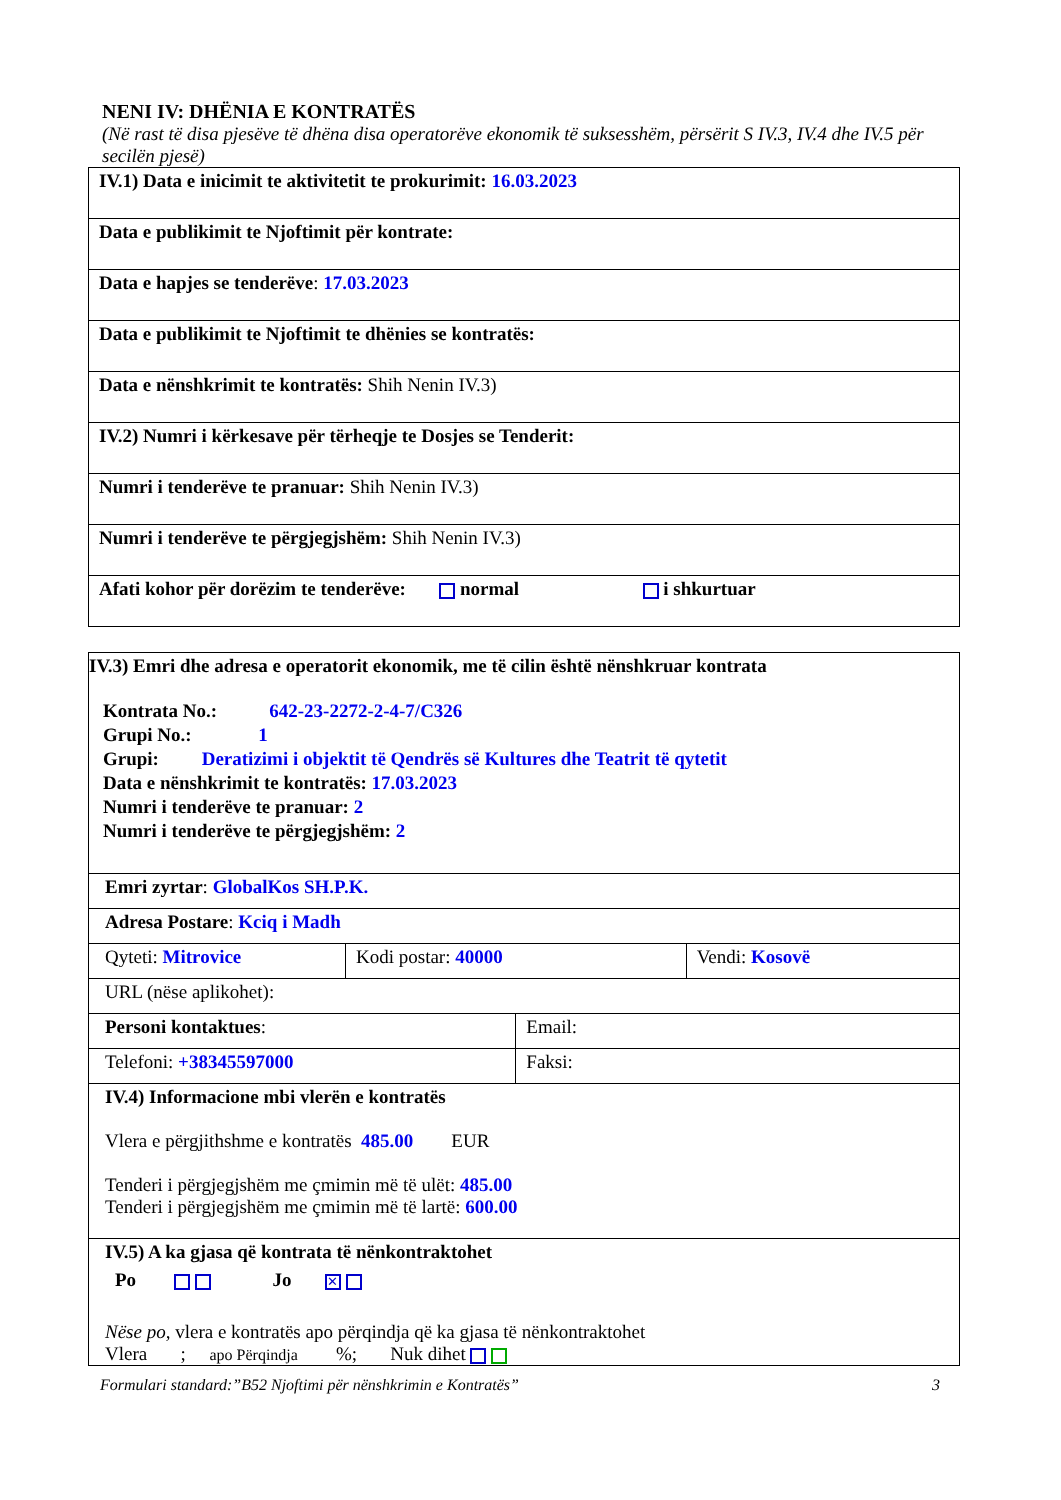NENI IV: DHËNIA E KONTRATËS
(Në rast të disa pjesëve të dhëna disa operatorëve ekonomik të suksesshëm, përsërit S IV.3, IV.4 dhe IV.5 për secilën pjesë)
| IV.1) Data e inicimit te aktivitetit te prokurimit: 16.03.2023 |
| Data e publikimit te Njoftimit për kontrate: |
| Data e hapjes se tenderëve : 17.03.2023 |
| Data e publikimit te Njoftimit te dhënies se kontratës: |
| Data e nënshkrimit te kontratës: Shih Nenin IV.3) |
| IV.2) Numri i kërkesave për tërheqje te Dosjes se Tenderit: |
| Numri i tenderëve te pranuar: Shih Nenin IV.3) |
| Numri i tenderëve te përgjegjshëm: Shih Nenin IV.3) |
| Afati kohor për dorëzim te tenderëve: normal i shkurtuar |
| IV.3) Emri dhe adresa e operatorit ekonomik, me të cilin është nënshkruar kontrata Kontrata No.: 642-23-2272-2-4-7/C326 Grupi No.: 1 Grupi: Deratizimi i objektit të Qendrës së Kultures dhe Teatrit të qytetit Data e nënshkrimit te kontratës: 17.03.2023 Numri i tenderëve te pranuar: 2 Numri i tenderëve te përgjegjshëm: 2 | | | |
| Emri zyrtar : GlobalKos SH.P.K. | | | |
| Adresa Postare : Kciq i Madh | | | |
| Qyteti: Mitrovice | Kodi postar: 40000 | | Vendi: Kosovë |
| URL (nëse aplikohet): | | | |
| Personi kontaktues : | | Email: | |
| Telefoni: +38345597000 | | Faksi: | |
| IV.4) Informacione mbi vlerën e kontratës Vlera e përgjithshme e kontratës 485.00 EUR Tenderi i përgjegjshëm me çmimin më të ulët: 485.00 Tenderi i përgjegjshëm me çmimin më të lartë: 600.00 | | | |
| IV.5) A ka gjasa që kontrata të nënkontraktohet Po Jo ✕ Nëse po, vlera e kontratës apo përqindja që ka gjasa të nënkontraktohet Vlera ; apo Përqindja %; Nuk dihet | | | |
Formulari standard:”B52 Njoftimi për nënshkrimin e Kontratës” 3